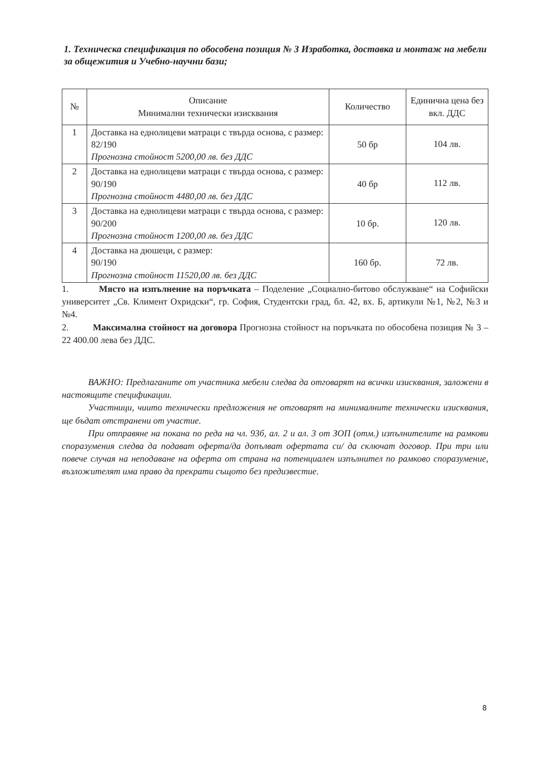1. Техническа спецификация по обособена позиция № 3 Изработка, доставка и монтаж на мебели за общежития и Учебно-научни бази;
| № | Описание Минимални технически изисквания | Количество | Единична цена без вкл. ДДС |
| --- | --- | --- | --- |
| 1 | Доставка на еднолицеви матраци с твърда основа, с размер: 82/190 Прогнозна стойност 5200,00 лв. без ДДС | 50 бр | 104 лв. |
| 2 | Доставка на еднолицеви матраци с твърда основа, с размер: 90/190 Прогнозна стойност 4480,00 лв. без ДДС | 40 бр | 112 лв. |
| 3 | Доставка на еднолицеви матраци с твърда основа, с размер: 90/200 Прогнозна стойност 1200,00 лв. без ДДС | 10 бр. | 120 лв. |
| 4 | Доставка на дюшеци, с размер: 90/190 Прогнозна стойност 11520,00 лв. без ДДС | 160 бр. | 72 лв. |
1. Място на изпълнение на поръчката – Поделение „Социално-битово обслужване“ на Софийски университет „Св. Климент Охридски“, гр. София, Студентски град, бл. 42, вх. Б, артикули №1, №2, №3 и №4.
2. Максимална стойност на договора Прогнозна стойност на поръчката по обособена позиция № 3 – 22 400.00 лева без ДДС.
ВАЖНО: Предлаганите от участника мебели следва да отговарят на всички изисквания, заложени в настоящите спецификации.
Участници, чиито технически предложения не отговарят на минималните технически изисквания, ще бъдат отстранени от участие.
При отправяне на покана по реда на чл. 93б, ал. 2 и ал. 3 от ЗОП (отм.) изпълнителите на рамкови споразумения следва да подават оферта/да допълват офертата си/ да сключат договор. При три или повече случая на неподаване на оферта от страна на потенциален изпълнител по рамково споразумение, възложителят има право да прекрати същото без предизвестие.
8